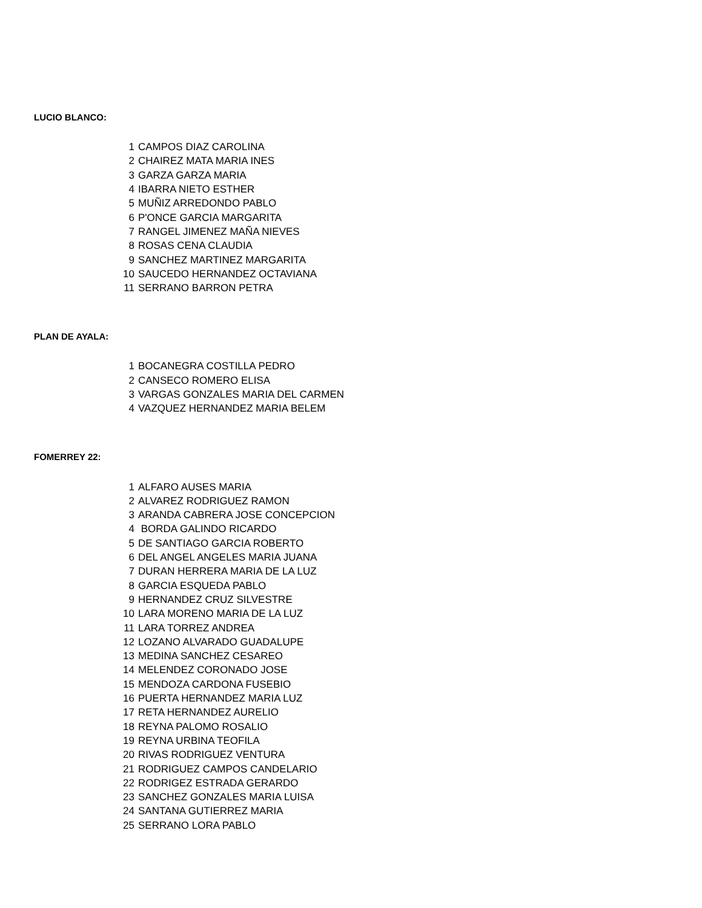LUCIO BLANCO:
| 1 | CAMPOS DIAZ CAROLINA |
| 2 | CHAIREZ MATA MARIA INES |
| 3 | GARZA GARZA MARIA |
| 4 | IBARRA NIETO ESTHER |
| 5 | MUÑIZ ARREDONDO PABLO |
| 6 | P'ONCE GARCIA MARGARITA |
| 7 | RANGEL JIMENEZ MAÑA NIEVES |
| 8 | ROSAS CENA CLAUDIA |
| 9 | SANCHEZ MARTINEZ MARGARITA |
| 10 | SAUCEDO HERNANDEZ OCTAVIANA |
| 11 | SERRANO BARRON PETRA |
PLAN DE AYALA:
| 1 | BOCANEGRA COSTILLA PEDRO |
| 2 | CANSECO ROMERO ELISA |
| 3 | VARGAS GONZALES MARIA DEL CARMEN |
| 4 | VAZQUEZ HERNANDEZ MARIA BELEM |
FOMERREY 22:
| 1 | ALFARO AUSES MARIA |
| 2 | ALVAREZ RODRIGUEZ RAMON |
| 3 | ARANDA CABRERA JOSE CONCEPCION |
| 4 | BORDA GALINDO RICARDO |
| 5 | DE SANTIAGO GARCIA ROBERTO |
| 6 | DEL ANGEL ANGELES MARIA JUANA |
| 7 | DURAN HERRERA MARIA DE LA LUZ |
| 8 | GARCIA ESQUEDA PABLO |
| 9 | HERNANDEZ CRUZ SILVESTRE |
| 10 | LARA MORENO MARIA DE LA LUZ |
| 11 | LARA TORREZ ANDREA |
| 12 | LOZANO ALVARADO GUADALUPE |
| 13 | MEDINA SANCHEZ CESAREO |
| 14 | MELENDEZ CORONADO JOSE |
| 15 | MENDOZA CARDONA FUSEBIO |
| 16 | PUERTA HERNANDEZ MARIA LUZ |
| 17 | RETA HERNANDEZ AURELIO |
| 18 | REYNA PALOMO ROSALIO |
| 19 | REYNA URBINA TEOFILA |
| 20 | RIVAS RODRIGUEZ VENTURA |
| 21 | RODRIGUEZ CAMPOS CANDELARIO |
| 22 | RODRIGEZ ESTRADA GERARDO |
| 23 | SANCHEZ GONZALES MARIA LUISA |
| 24 | SANTANA GUTIERREZ MARIA |
| 25 | SERRANO LORA PABLO |